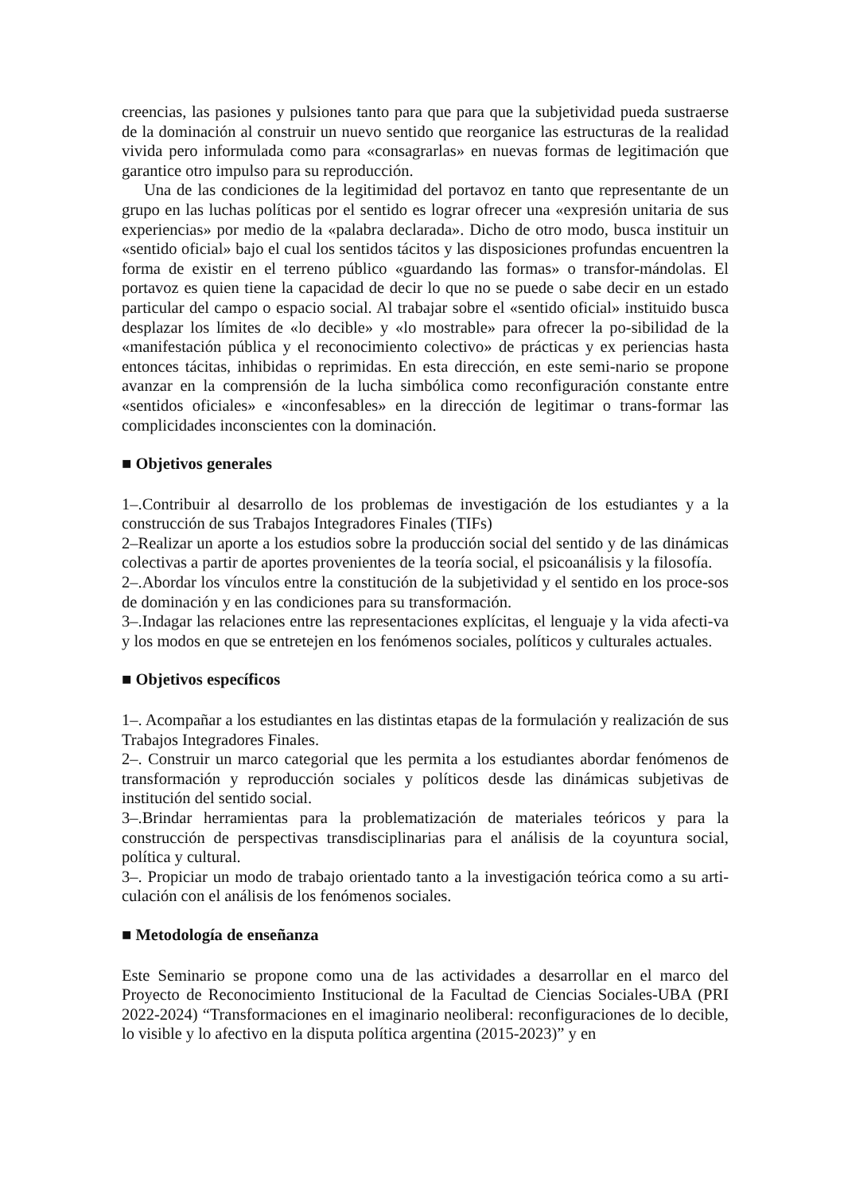creencias, las pasiones y pulsiones tanto para que para que la subjetividad pueda sustraerse de la dominación al construir un nuevo sentido que reorganice las estructuras de la realidad vivida pero informulada como para «consagrarlas» en nuevas formas de legitimación que garantice otro impulso para su reproducción.
Una de las condiciones de la legitimidad del portavoz en tanto que representante de un grupo en las luchas políticas por el sentido es lograr ofrecer una «expresión unitaria de sus experiencias» por medio de la «palabra declarada». Dicho de otro modo, busca instituir un «sentido oficial» bajo el cual los sentidos tácitos y las disposiciones profundas encuentren la forma de existir en el terreno público «guardando las formas» o transfor-mándolas. El portavoz es quien tiene la capacidad de decir lo que no se puede o sabe decir en un estado particular del campo o espacio social. Al trabajar sobre el «sentido oficial» instituido busca desplazar los límites de «lo decible» y «lo mostrable» para ofrecer la po-sibilidad de la «manifestación pública y el reconocimiento colectivo» de prácticas y ex periencias hasta entonces tácitas, inhibidas o reprimidas. En esta dirección, en este semi-nario se propone avanzar en la comprensión de la lucha simbólica como reconfiguración constante entre «sentidos oficiales» e «inconfesables» en la dirección de legitimar o trans-formar las complicidades inconscientes con la dominación.
■ Objetivos generales
1–.Contribuir al desarrollo de los problemas de investigación de los estudiantes y a la construcción de sus Trabajos Integradores Finales (TIFs)
2–Realizar un aporte a los estudios sobre la producción social del sentido y de las dinámicas colectivas a partir de aportes provenientes de la teoría social, el psicoanálisis y la filosofía.
2–.Abordar los vínculos entre la constitución de la subjetividad y el sentido en los proce-sos de dominación y en las condiciones para su transformación.
3–.Indagar las relaciones entre las representaciones explícitas, el lenguaje y la vida afecti-va y los modos en que se entretejen en los fenómenos sociales, políticos y culturales actuales.
■ Objetivos específicos
1–. Acompañar a los estudiantes en las distintas etapas de la formulación y realización de sus Trabajos Integradores Finales.
2–. Construir un marco categorial que les permita a los estudiantes abordar fenómenos de transformación y reproducción sociales y políticos desde las dinámicas subjetivas de institución del sentido social.
3–.Brindar herramientas para la problematización de materiales teóricos y para la construcción de perspectivas transdisciplinarias para el análisis de la coyuntura social, política y cultural.
3–. Propiciar un modo de trabajo orientado tanto a la investigación teórica como a su arti-culación con el análisis de los fenómenos sociales.
■ Metodología de enseñanza
Este Seminario se propone como una de las actividades a desarrollar en el marco del Proyecto de Reconocimiento Institucional de la Facultad de Ciencias Sociales-UBA (PRI 2022-2024) “Transformaciones en el imaginario neoliberal: reconfiguraciones de lo decible, lo visible y lo afectivo en la disputa política argentina (2015-2023)” y en